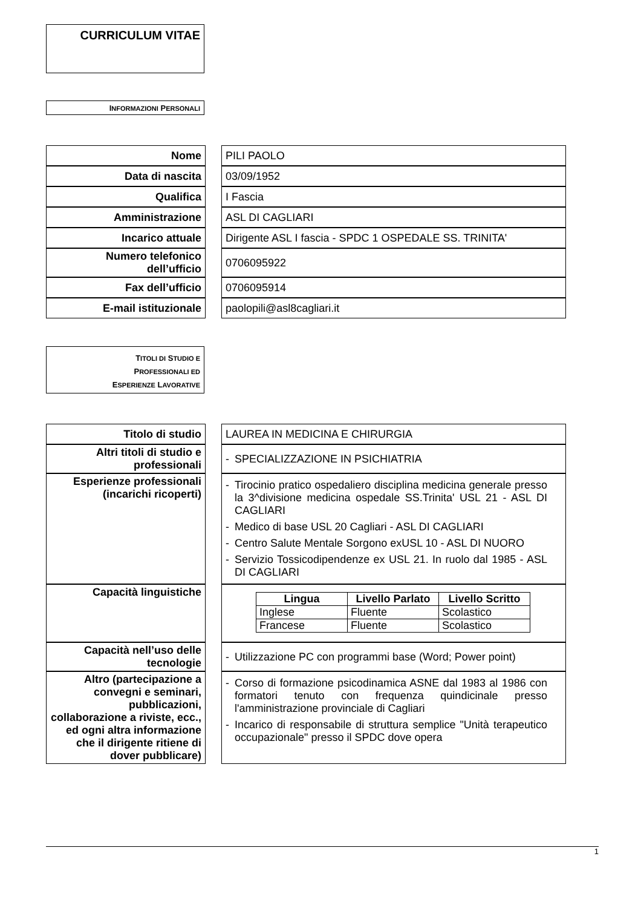CURRICULUM VITAE
INFORMAZIONI PERSONALI
| Nome | | PILI PAOLO |
| Data di nascita | | 03/09/1952 |
| Qualifica | | I Fascia |
| Amministrazione | | ASL DI CAGLIARI |
| Incarico attuale | | Dirigente ASL I fascia - SPDC 1 OSPEDALE SS. TRINITA' |
| Numero telefonico dell’ufficio | | 0706095922 |
| Fax dell’ufficio | | 0706095914 |
| E-mail istituzionale | | paolopili@asl8cagliari.it |
TITOLI DI STUDIO E
PROFESSIONALI ED
ESPERIENZE LAVORATIVE
| Titolo di studio | | LAUREA IN MEDICINA E CHIRURGIA |
| Altri titoli di studio e professionali | | - SPECIALIZZAZIONE IN PSICHIATRIA |
| Esperienze professionali (incarichi ricoperti) | | - Tirocinio pratico ospedaliero disciplina medicina generale presso la 3^divisione medicina ospedale SS.Trinita' USL 21 - ASL DI CAGLIARI - Medico di base USL 20 Cagliari - ASL DI CAGLIARI - Centro Salute Mentale Sorgono exUSL 10 - ASL DI NUORO - Servizio Tossicodipendenze ex USL 21. In ruolo dal 1985 - ASL DI CAGLIARI |
| Capacità linguistiche | | / Lingua / Livello Parlato / Livello Scritto / / --- / --- / --- / / Inglese / Fluente / Scolastico / / Francese / Fluente / Scolastico / |
| Capacità nell’uso delle tecnologie | | - Utilizzazione PC con programmi base (Word; Power point) |
| Altro (partecipazione a convegni e seminari, pubblicazioni, collaborazione a riviste, ecc., ed ogni altra informazione che il dirigente ritiene di dover pubblicare) | | - Corso di formazione psicodinamica ASNE dal 1983 al 1986 con formatori tenuto con frequenza quindicinale presso l'amministrazione provinciale di Cagliari - Incarico di responsabile di struttura semplice "Unità terapeutico occupazionale" presso il SPDC dove opera |
1